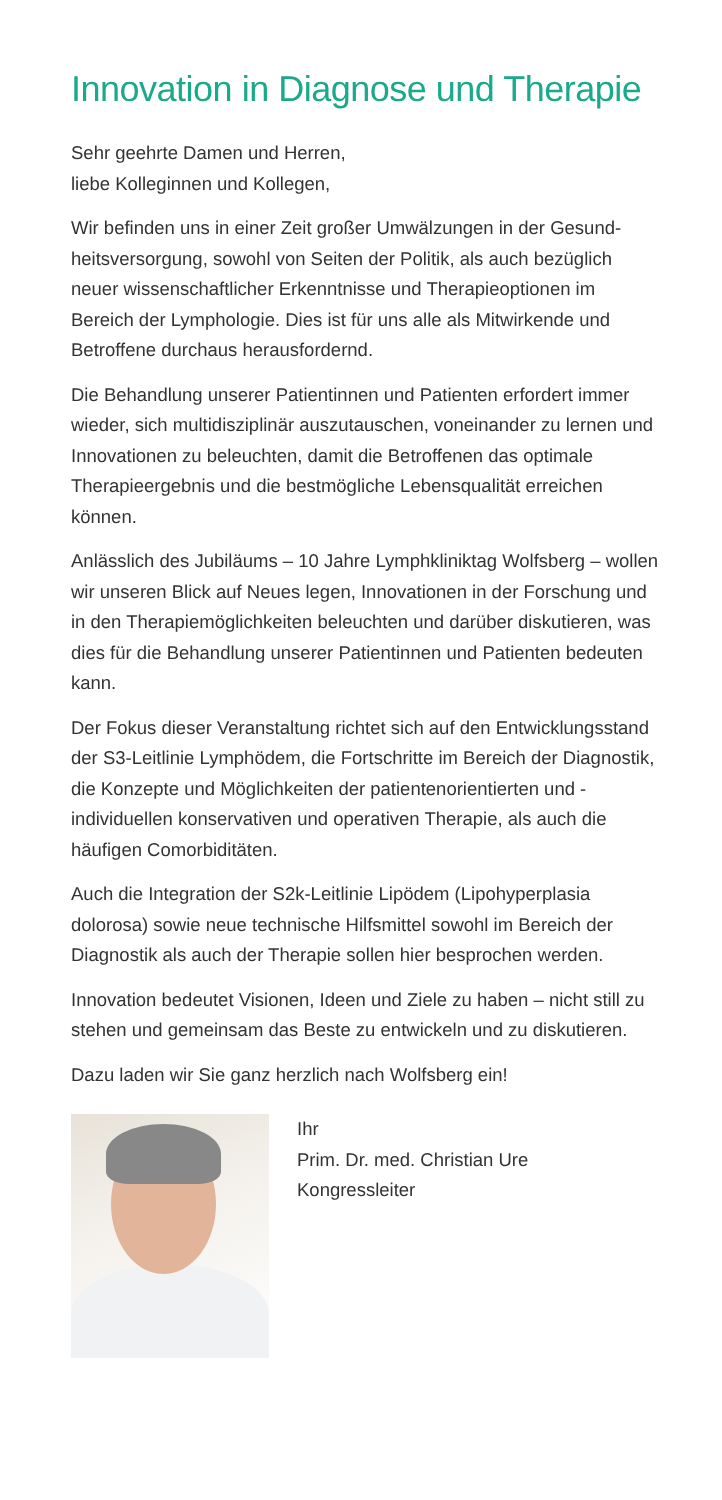Innovation in Diagnose und Therapie
Sehr geehrte Damen und Herren,
liebe Kolleginnen und Kollegen,
Wir befinden uns in einer Zeit großer Umwälzungen in der Gesund­heitsversorgung, sowohl von Seiten der Politik, als auch bezüglich neuer wissenschaftlicher Erkenntnisse und Therapieoptionen im Bereich der Lymphologie. Dies ist für uns alle als Mitwirkende und Betroffene durchaus herausfordernd.
Die Behandlung unserer Patientinnen und Patienten erfordert immer wieder, sich multidisziplinär auszutauschen, voneinander zu lernen und Innovationen zu beleuchten, damit die Betroffenen das optimale Therapieergebnis und die bestmögliche Lebensqualität erreichen können.
Anlässlich des Jubiläums – 10 Jahre Lymphkliniktag Wolfsberg – wollen wir unseren Blick auf Neues legen, Innovationen in der For­schung und in den Therapiemöglichkeiten beleuchten und darüber diskutieren, was dies für die Behandlung unserer Patientinnen und Patienten bedeuten kann.
Der Fokus dieser Veranstaltung richtet sich auf den Entwicklungs­stand der S3-Leitlinie Lymphödem, die Fortschritte im Bereich der Diagnostik, die Konzepte und Möglichkeiten der patientenorientier­ten und -individuellen konservativen und operativen Therapie, als auch die häufigen Comorbiditäten.
Auch die Integration der S2k-Leitlinie Lipödem (Lipohyperplasia dolorosa) sowie neue technische Hilfsmittel sowohl im Bereich der Diagnostik als auch der Therapie sollen hier besprochen werden.
Innovation bedeutet Visionen, Ideen und Ziele zu haben – nicht still zu stehen und gemeinsam das Beste zu entwickeln und zu diskutieren.
Dazu laden wir Sie ganz herzlich nach Wolfsberg ein!
Ihr
Prim. Dr. med. Christian Ure
Kongressleiter